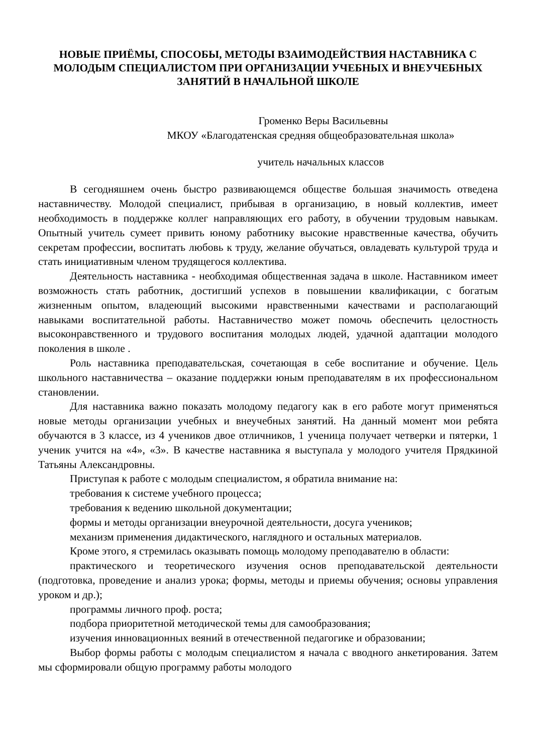НОВЫЕ ПРИЁМЫ, СПОСОБЫ, МЕТОДЫ ВЗАИМОДЕЙСТВИЯ НАСТАВНИКА С МОЛОДЫМ СПЕЦИАЛИСТОМ ПРИ ОРГАНИЗАЦИИ УЧЕБНЫХ И ВНЕУЧЕБНЫХ ЗАНЯТИЙ В НАЧАЛЬНОЙ ШКОЛЕ
Громенко Веры Васильевны
МКОУ «Благодатенская средняя общеобразовательная школа»
учитель начальных классов
В сегодняшнем очень быстро развивающемся обществе большая значимость отведена наставничеству. Молодой специалист, прибывая в организацию, в новый коллектив, имеет необходимость в поддержке коллег направляющих его работу, в обучении трудовым навыкам. Опытный учитель сумеет привить юному работнику высокие нравственные качества, обучить секретам профессии, воспитать любовь к труду, желание обучаться, овладевать культурой труда и стать инициативным членом трудящегося коллектива.
Деятельность наставника - необходимая общественная задача в школе. Наставником имеет возможность стать работник, достигший успехов в повышении квалификации, с богатым жизненным опытом, владеющий высокими нравственными качествами и располагающий навыками воспитательной работы. Наставничество может помочь обеспечить целостность высоконравственного и трудового воспитания молодых людей, удачной адаптации молодого поколения в школе .
Роль наставника преподавательская, сочетающая в себе воспитание и обучение. Цель школьного наставничества – оказание поддержки юным преподавателям в их профессиональном становлении.
Для наставника важно показать молодому педагогу как в его работе могут применяться новые методы организации учебных и внеучебных занятий. На данный момент мои ребята обучаются в 3 классе, из 4 учеников двое отличников, 1 ученица получает четверки и пятерки, 1 ученик учится на «4», «3». В качестве наставника я выступала у молодого учителя Прядкиной Татьяны Александровны.
Приступая к работе с молодым специалистом, я обратила внимание на:
требования к системе учебного процесса;
требования к ведению школьной документации;
формы и методы организации внеурочной деятельности, досуга учеников;
механизм применения дидактического, наглядного и остальных материалов.
Кроме этого, я стремилась оказывать помощь молодому преподавателю в области:
практического и теоретического изучения основ преподавательской деятельности (подготовка, проведение и анализ урока; формы, методы и приемы обучения; основы управления уроком и др.);
программы личного проф. роста;
подбора приоритетной методической темы для самообразования;
изучения инновационных веяний в отечественной педагогике и образовании;
Выбор формы работы с молодым специалистом я начала с вводного анкетирования. Затем мы сформировали общую программу работы молодого